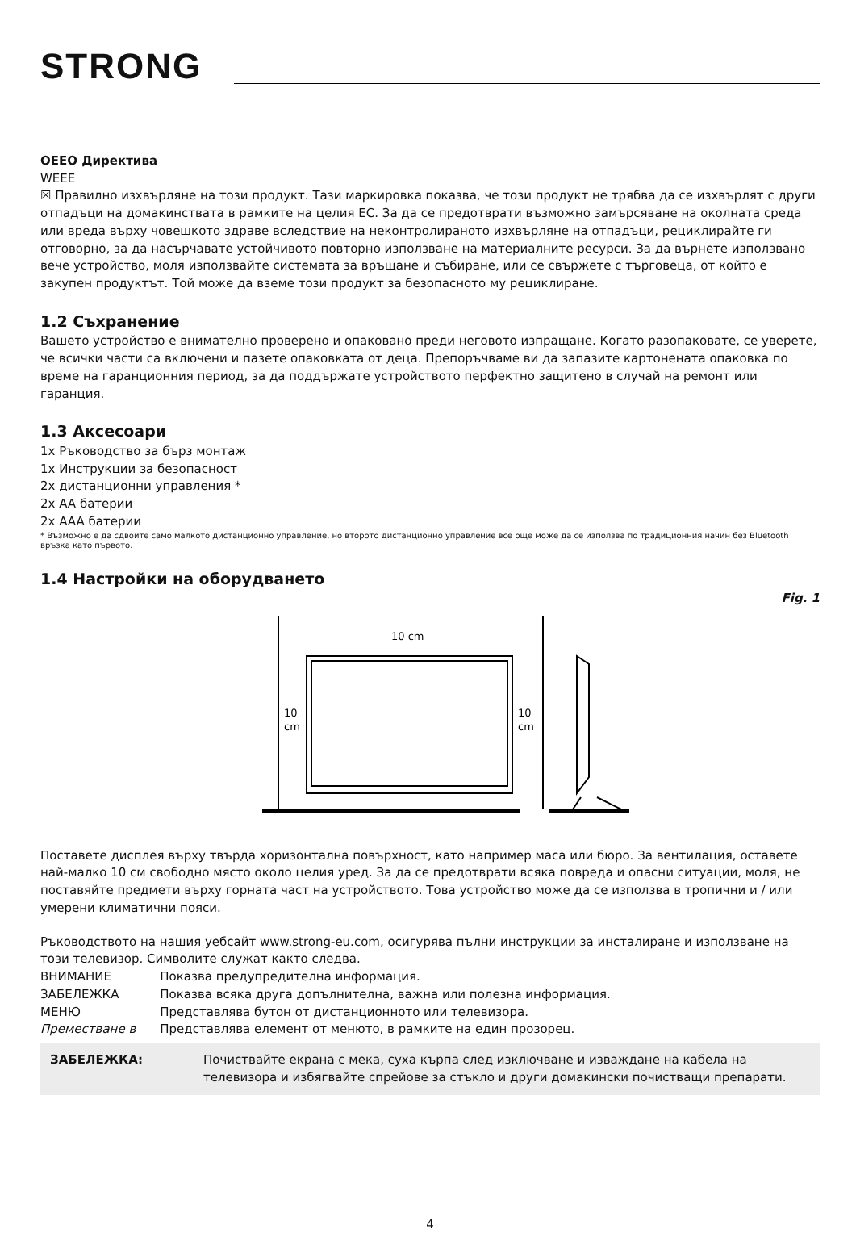STRONG
ОЕЕО Директива
WEEE
☒ Правилно изхвърляне на този продукт. Тази маркировка показва, че този продукт не трябва да се изхвърлят с други отпадъци на домакинствата в рамките на целия ЕС. За да се предотврати възможно замърсяване на околната среда или вреда върху човешкото здраве вследствие на неконтролираното изхвърляне на отпадъци, рециклирайте ги отговорно, за да насърчавате устойчивото повторно използване на материалните ресурси. За да върнете използвано вече устройство, моля използвайте системата за връщане и събиране, или се свържете с търговеца, от който е закупен продуктът. Той може да вземе този продукт за безопасното му рециклиране.
1.2 Съхранение
Вашето устройство е внимателно проверено и опаковано преди неговото изпращане. Когато разопаковате, се уверете, че всички части са включени и пазете опаковката от деца. Препоръчваме ви да запазите картонената опаковка по време на гаранционния период, за да поддържате устройството перфектно защитено в случай на ремонт или гаранция.
1.3 Аксесоари
1x Ръководство за бърз монтаж
1x Инструкции за безопасност
2x дистанционни управления *
2x AA батерии
2x AAA батерии
* Възможно е да сдвоите само малкото дистанционно управление, но второто дистанционно управление все още може да се използва по традиционния начин без Bluetooth връзка като първото.
1.4 Настройки на оборудването
Fig. 1
10 cm
10
cm
10
cm
Поставете дисплея върху твърда хоризонтална повърхност, като например маса или бюро. За вентилация, оставете най-малко 10 см свободно място около целия уред. За да се предотврати всяка повреда и опасни ситуации, моля, не поставяйте предмети върху горната част на устройството. Това устройство може да се използва в тропични и / или умерени климатични пояси.
Ръководството на нашия уебсайт www.strong-eu.com, осигурява пълни инструкции за инсталиране и използване на този телевизор. Символите служат както следва.
| ВНИМАНИЕ | Показва предупредителна информация. |
| ЗАБЕЛЕЖКА | Показва всяка друга допълнителна, важна или полезна информация. |
| МЕНЮ | Представлява бутон от дистанционното или телевизора. |
| Преместване в | Представлява елемент от менюто, в рамките на един прозорец. |
ЗАБЕЛЕЖКА: Почиствайте екрана с мека, суха кърпа след изключване и изваждане на кабела на телевизора и избягвайте спрейове за стъкло и други домакински почистващи препарати.
4